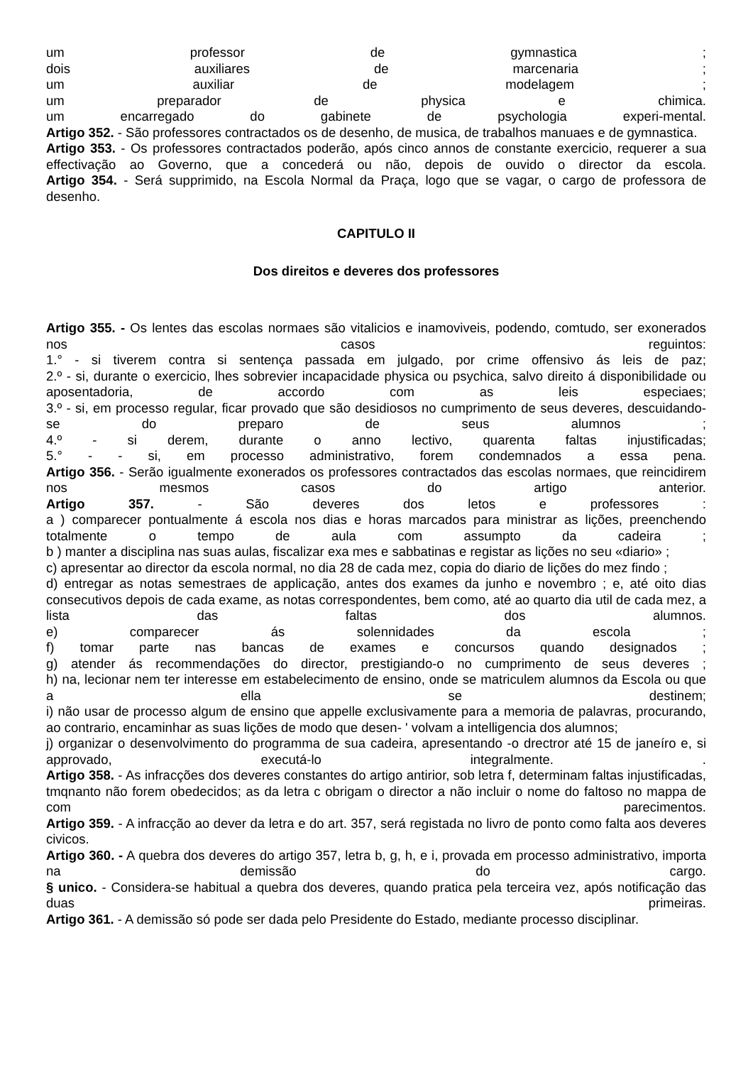um professor de gymnastica ;
dois auxiliares de marcenaria ;
um auxiliar de modelagem ;
um preparador de physica e chimica.
um encarregado do gabinete de psychologia experi-mental.
Artigo 352. - São professores contractados os de desenho, de musica, de trabalhos manuaes e de gymnastica.
Artigo 353. - Os professores contractados poderão, após cinco annos de constante exercicio, requerer a sua effectivação ao Governo, que a concederá ou não, depois de ouvido o director da escola.
Artigo 354. - Será supprimido, na Escola Normal da Praça, logo que se vagar, o cargo de professora de desenho.
CAPITULO II
Dos direitos e deveres dos professores
Artigo 355. - Os lentes das escolas normaes são vitalicios e inamoviveis, podendo, comtudo, ser exonerados nos casos reguintos:
1.° - si tiverem contra si sentença passada em julgado, por crime offensivo ás leis de paz;
2.º - si, durante o exercicio, lhes sobrevier incapacidade physica ou psychica, salvo direito á disponibilidade ou aposentadoria, de accordo com as leis especiaes;
3.º - si, em processo regular, ficar provado que são desidiosos no cumprimento de seus deveres, descuidando-se do preparo de seus alumnos ;
4.º - si derem, durante o anno lectivo, quarenta faltas injustificadas;
5.° - - si, em processo administrativo, forem condemnados a essa pena.
Artigo 356. - Serão igualmente exonerados os professores contractados das escolas normaes, que reincidirem nos mesmos casos do artigo anterior.
Artigo 357. - São deveres dos letos e professores :
a ) comparecer pontualmente á escola nos dias e horas marcados para ministrar as lições, preenchendo totalmente o tempo de aula com assumpto da cadeira ;
b ) manter a disciplina nas suas aulas, fiscalizar exa mes e sabbatinas e registar as lições no seu «diario» ;
c) apresentar ao director da escola normal, no dia 28 de cada mez, copia do diario de lições do mez findo ;
d) entregar as notas semestraes de applicação, antes dos exames da junho e novembro ; e, até oito dias consecutivos depois de cada exame, as notas correspondentes, bem como, até ao quarto dia util de cada mez, a lista das faltas dos alumnos.
e) comparecer ás solennidades da escola ;
f) tomar parte nas bancas de exames e concursos quando designados ;
g) atender ás recommendações do director, prestigiando-o no cumprimento de seus deveres ;
h) na, lecionar nem ter interesse em estabelecimento de ensino, onde se matriculem alumnos da Escola ou que a ella se destinem;
i) não usar de processo algum de ensino que appelle exclusivamente para a memoria de palavras, procurando, ao contrario, encaminhar as suas lições de modo que desen- ' volvam a intelligencia dos alumnos;
j) organizar o desenvolvimento do programma de sua cadeira, apresentando -o drectror até 15 de janeíro e, si approvado, executá-lo integralmente. .
Artigo 358. - As infracções dos deveres constantes do artigo antirior, sob letra f, determinam faltas injustificadas, tmqnanto não forem obedecidos; as da letra c obrigam o director a não incluir o nome do faltoso no mappa de com parecimentos.
Artigo 359. - A infracção ao dever da letra e do art. 357, será registada no livro de ponto como falta aos deveres civicos.
Artigo 360. - A quebra dos deveres do artigo 357, letra b, g, h, e i, provada em processo administrativo, importa na demissão do cargo.
§ unico. - Considera-se habitual a quebra dos deveres, quando pratica pela terceira vez, após notificação das duas primeiras.
Artigo 361. - A demissão só pode ser dada pelo Presidente do Estado, mediante processo disciplinar.